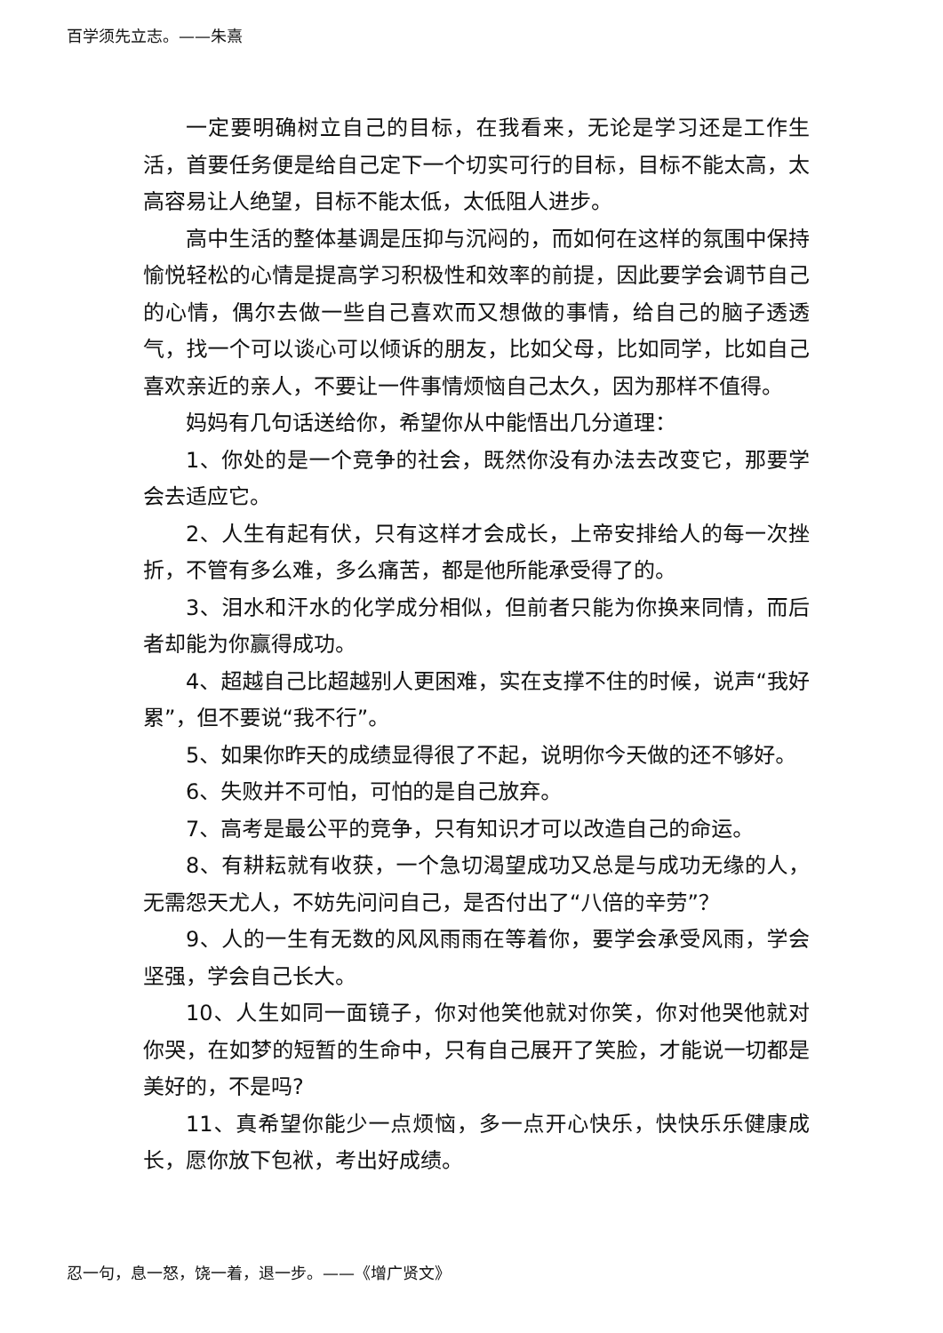百学须先立志。——朱熹
一定要明确树立自己的目标，在我看来，无论是学习还是工作生活，首要任务便是给自己定下一个切实可行的目标，目标不能太高，太高容易让人绝望，目标不能太低，太低阻人进步。
高中生活的整体基调是压抑与沉闷的，而如何在这样的氛围中保持愉悦轻松的心情是提高学习积极性和效率的前提，因此要学会调节自己的心情，偶尔去做一些自己喜欢而又想做的事情，给自己的脑子透透气，找一个可以谈心可以倾诉的朋友，比如父母，比如同学，比如自己喜欢亲近的亲人，不要让一件事情烦恼自己太久，因为那样不值得。
妈妈有几句话送给你，希望你从中能悟出几分道理：
1、你处的是一个竞争的社会，既然你没有办法去改变它，那要学会去适应它。
2、人生有起有伏，只有这样才会成长，上帝安排给人的每一次挫折，不管有多么难，多么痛苦，都是他所能承受得了的。
3、泪水和汗水的化学成分相似，但前者只能为你换来同情，而后者却能为你赢得成功。
4、超越自己比超越别人更困难，实在支撑不住的时候，说声“我好累”，但不要说“我不行”。
5、如果你昨天的成绩显得很了不起，说明你今天做的还不够好。
6、失败并不可怕，可怕的是自己放弃。
7、高考是最公平的竞争，只有知识才可以改造自己的命运。
8、有耕耘就有收获，一个急切渴望成功又总是与成功无缘的人，无需怨天尤人，不妨先问问自己，是否付出了“八倍的辛劳”？
9、人的一生有无数的风风雨雨在等着你，要学会承受风雨，学会坚强，学会自己长大。
10、人生如同一面镜子，你对他笑他就对你笑，你对他哭他就对你哭，在如梦的短暂的生命中，只有自己展开了笑脸，才能说一切都是美好的，不是吗?
11、真希望你能少一点烦恼，多一点开心快乐，快快乐乐健康成长，愿你放下包袱，考出好成绩。
忍一句，息一怒，饶一着，退一步。——《增广贤文》